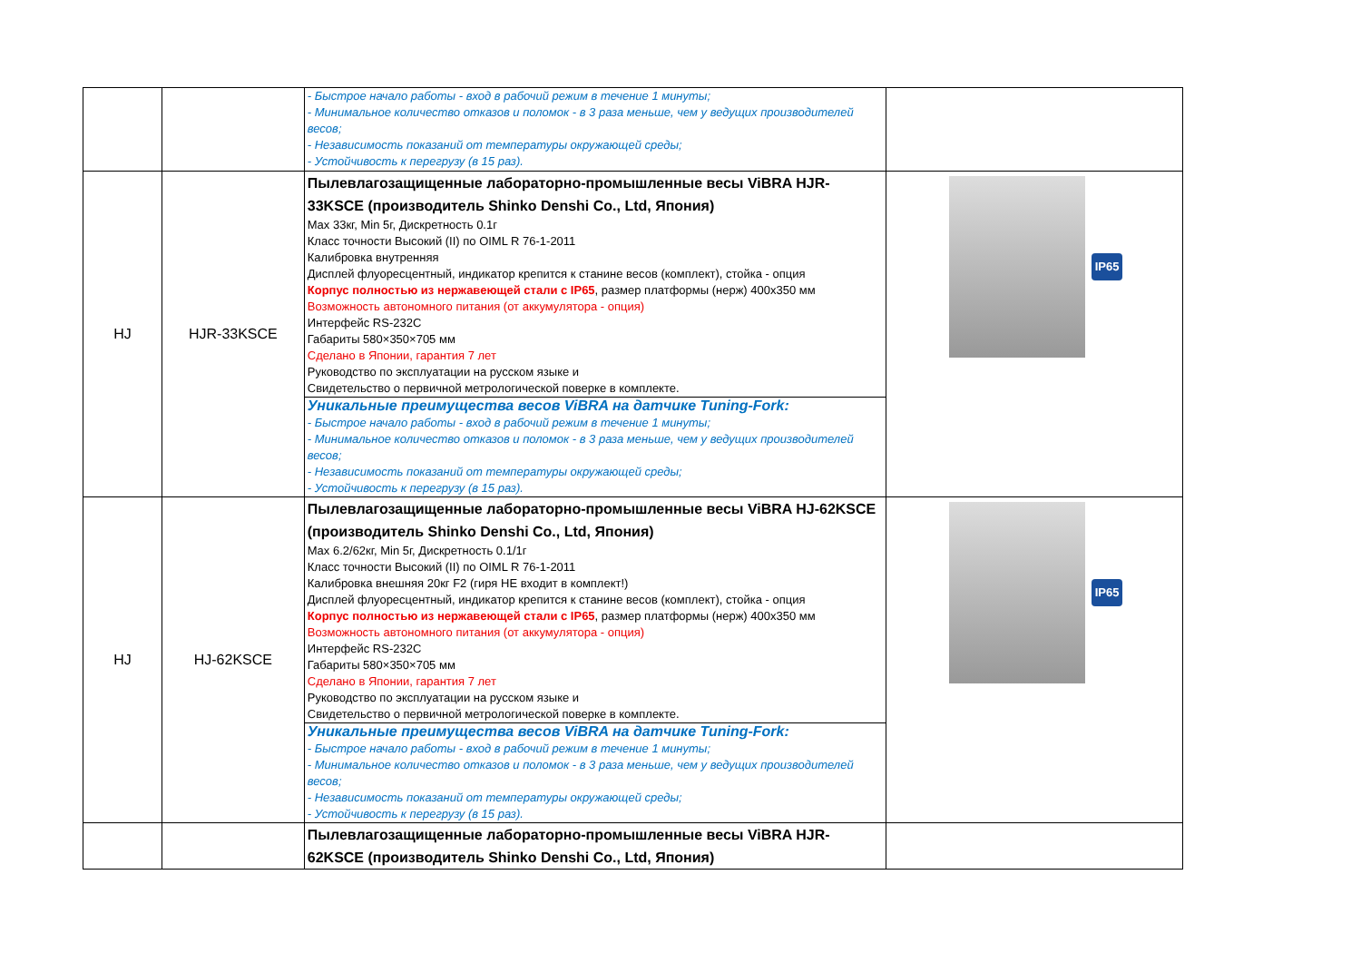| | | - Быстрое начало работы - вход в рабочий режим в течение 1 минуты; - Минимальное количество отказов и поломок - в 3 раза меньше, чем у ведущих производителей весов; - Независимость показаний от температуры окружающей среды; - Устойчивость к перегрузу (в 15 раз). | |
| HJ | HJR-33KSCE | Пылевлагозащищенные лабораторно-промышленные весы ViBRA HJR-33KSCE (производитель Shinko Denshi Co., Ltd, Япония) Max 33кг, Min 5г, Дискретность 0.1г Класс точности Высокий (II) по OIML R 76-1-2011 Калибровка внутренняя Дисплей флуоресцентный, индикатор крепится к станине весов (комплект), стойка - опция Корпус полностью из нержавеющей стали с IP65 , размер платформы (нерж) 400x350 мм Возможность автономного питания (от аккумулятора - опция) Интерфейс RS-232C Габариты 580×350×705 мм Сделано в Японии, гарантия 7 лет Руководство по эксплуатации на русском языке и Свидетельство о первичной метрологической поверке в комплекте. Уникальные преимущества весов ViBRA на датчике Tuning-Fork: - Быстрое начало работы - вход в рабочий режим в течение 1 минуты; - Минимальное количество отказов и поломок - в 3 раза меньше, чем у ведущих производителей весов; - Независимость показаний от температуры окружающей среды; - Устойчивость к перегрузу (в 15 раз). | IP65 |
| HJ | HJ-62KSCE | Пылевлагозащищенные лабораторно-промышленные весы ViBRA HJ-62KSCE (производитель Shinko Denshi Co., Ltd, Япония) Max 6.2/62кг, Min 5г, Дискретность 0.1/1г Класс точности Высокий (II) по OIML R 76-1-2011 Калибровка внешняя 20кг F2 (гиря НЕ входит в комплект!) Дисплей флуоресцентный, индикатор крепится к станине весов (комплект), стойка - опция Корпус полностью из нержавеющей стали с IP65 , размер платформы (нерж) 400x350 мм Возможность автономного питания (от аккумулятора - опция) Интерфейс RS-232C Габариты 580×350×705 мм Сделано в Японии, гарантия 7 лет Руководство по эксплуатации на русском языке и Свидетельство о первичной метрологической поверке в комплекте. Уникальные преимущества весов ViBRA на датчике Tuning-Fork: - Быстрое начало работы - вход в рабочий режим в течение 1 минуты; - Минимальное количество отказов и поломок - в 3 раза меньше, чем у ведущих производителей весов; - Независимость показаний от температуры окружающей среды; - Устойчивость к перегрузу (в 15 раз). | IP65 |
| | | Пылевлагозащищенные лабораторно-промышленные весы ViBRA HJR-62KSCE (производитель Shinko Denshi Co., Ltd, Япония) | |